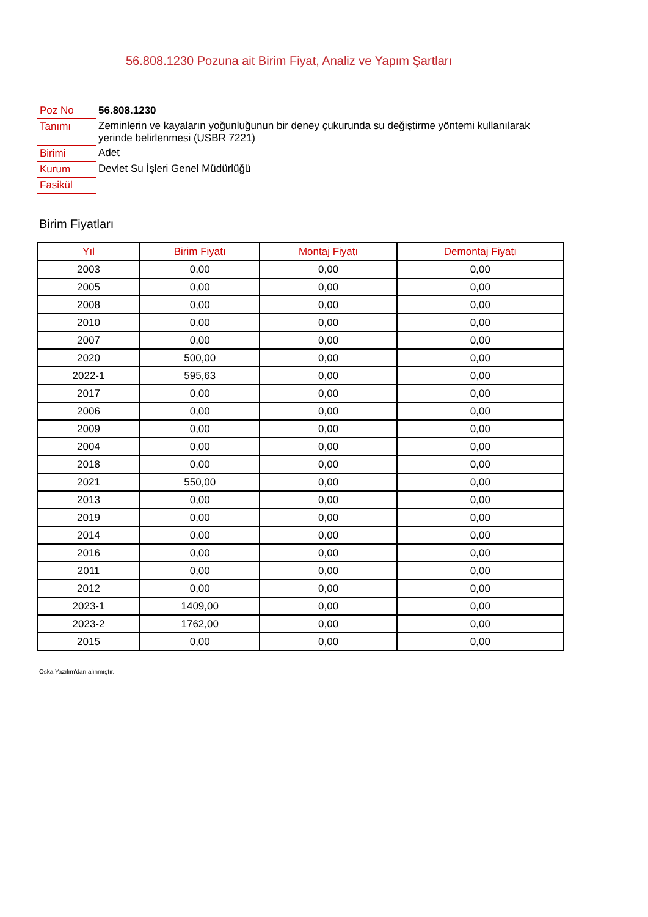56.808.1230 Pozuna ait Birim Fiyat, Analiz ve Yapım Şartları
| Poz No | 56.808.1230 |
| Tanımı | Zeminlerin ve kayaların yoğunluğunun bir deney çukurunda su değiştirme yöntemi kullanılarak yerinde belirlenmesi (USBR 7221) |
| Birimi | Adet |
| Kurum | Devlet Su İşleri Genel Müdürlüğü |
| Fasikül | |
Birim Fiyatları
| Yıl | Birim Fiyatı | Montaj Fiyatı | Demontaj Fiyatı |
| --- | --- | --- | --- |
| 2003 | 0,00 | 0,00 | 0,00 |
| 2005 | 0,00 | 0,00 | 0,00 |
| 2008 | 0,00 | 0,00 | 0,00 |
| 2010 | 0,00 | 0,00 | 0,00 |
| 2007 | 0,00 | 0,00 | 0,00 |
| 2020 | 500,00 | 0,00 | 0,00 |
| 2022-1 | 595,63 | 0,00 | 0,00 |
| 2017 | 0,00 | 0,00 | 0,00 |
| 2006 | 0,00 | 0,00 | 0,00 |
| 2009 | 0,00 | 0,00 | 0,00 |
| 2004 | 0,00 | 0,00 | 0,00 |
| 2018 | 0,00 | 0,00 | 0,00 |
| 2021 | 550,00 | 0,00 | 0,00 |
| 2013 | 0,00 | 0,00 | 0,00 |
| 2019 | 0,00 | 0,00 | 0,00 |
| 2014 | 0,00 | 0,00 | 0,00 |
| 2016 | 0,00 | 0,00 | 0,00 |
| 2011 | 0,00 | 0,00 | 0,00 |
| 2012 | 0,00 | 0,00 | 0,00 |
| 2023-1 | 1409,00 | 0,00 | 0,00 |
| 2023-2 | 1762,00 | 0,00 | 0,00 |
| 2015 | 0,00 | 0,00 | 0,00 |
Oska Yazılım'dan alınmıştır.